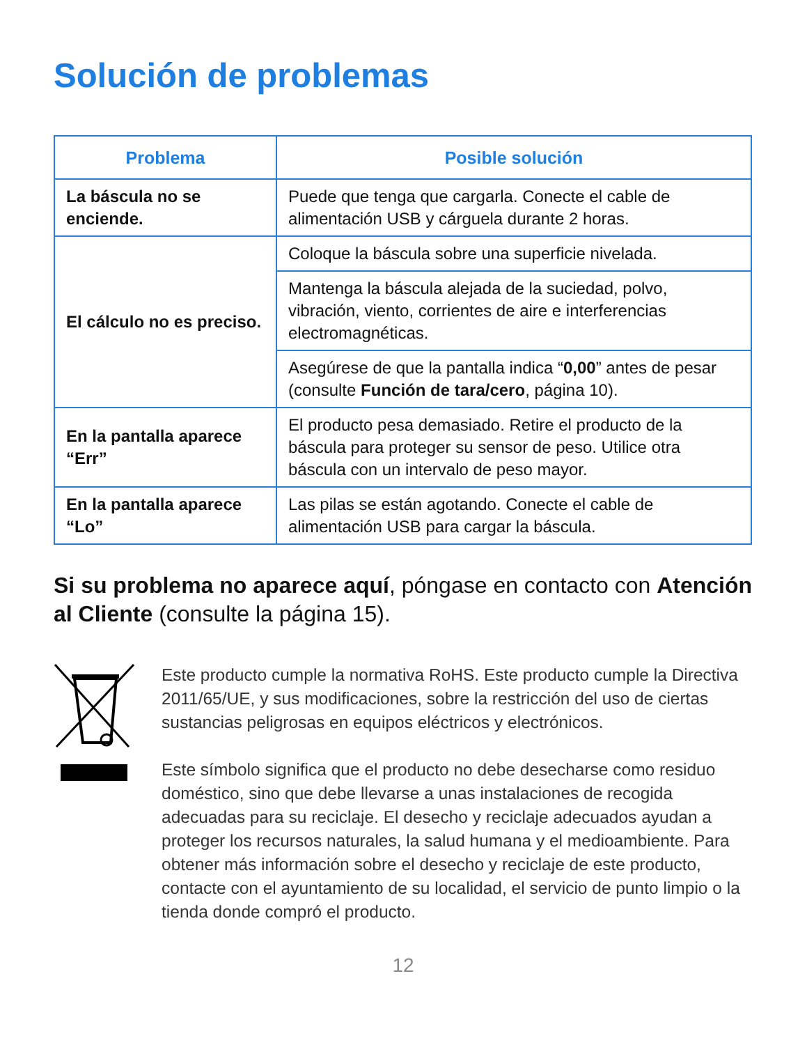Solución de problemas
| Problema | Posible solución |
| --- | --- |
| La báscula no se enciende. | Puede que tenga que cargarla. Conecte el cable de alimentación USB y cárguela durante 2 horas. |
| El cálculo no es preciso. | Coloque la báscula sobre una superficie nivelada. |
| | Mantenga la báscula alejada de la suciedad, polvo, vibración, viento, corrientes de aire e interferencias electromagnéticas. |
| | Asegúrese de que la pantalla indica “ 0,00 ” antes de pesar (consulte Función de tara/cero , página 10). |
| En la pantalla aparece “Err” | El producto pesa demasiado. Retire el producto de la báscula para proteger su sensor de peso. Utilice otra báscula con un intervalo de peso mayor. |
| En la pantalla aparece “Lo” | Las pilas se están agotando. Conecte el cable de alimentación USB para cargar la báscula. |
Si su problema no aparece aquí, póngase en contacto con Atención al Cliente (consulte la página 15).
Este producto cumple la normativa RoHS. Este producto cumple la Directiva 2011/65/UE, y sus modificaciones, sobre la restricción del uso de ciertas sustancias peligrosas en equipos eléctricos y electrónicos.
Este símbolo significa que el producto no debe desecharse como residuo doméstico, sino que debe llevarse a unas instalaciones de recogida adecuadas para su reciclaje. El desecho y reciclaje adecuados ayudan a proteger los recursos naturales, la salud humana y el medioambiente. Para obtener más información sobre el desecho y reciclaje de este producto, contacte con el ayuntamiento de su localidad, el servicio de punto limpio o la tienda donde compró el producto.
12